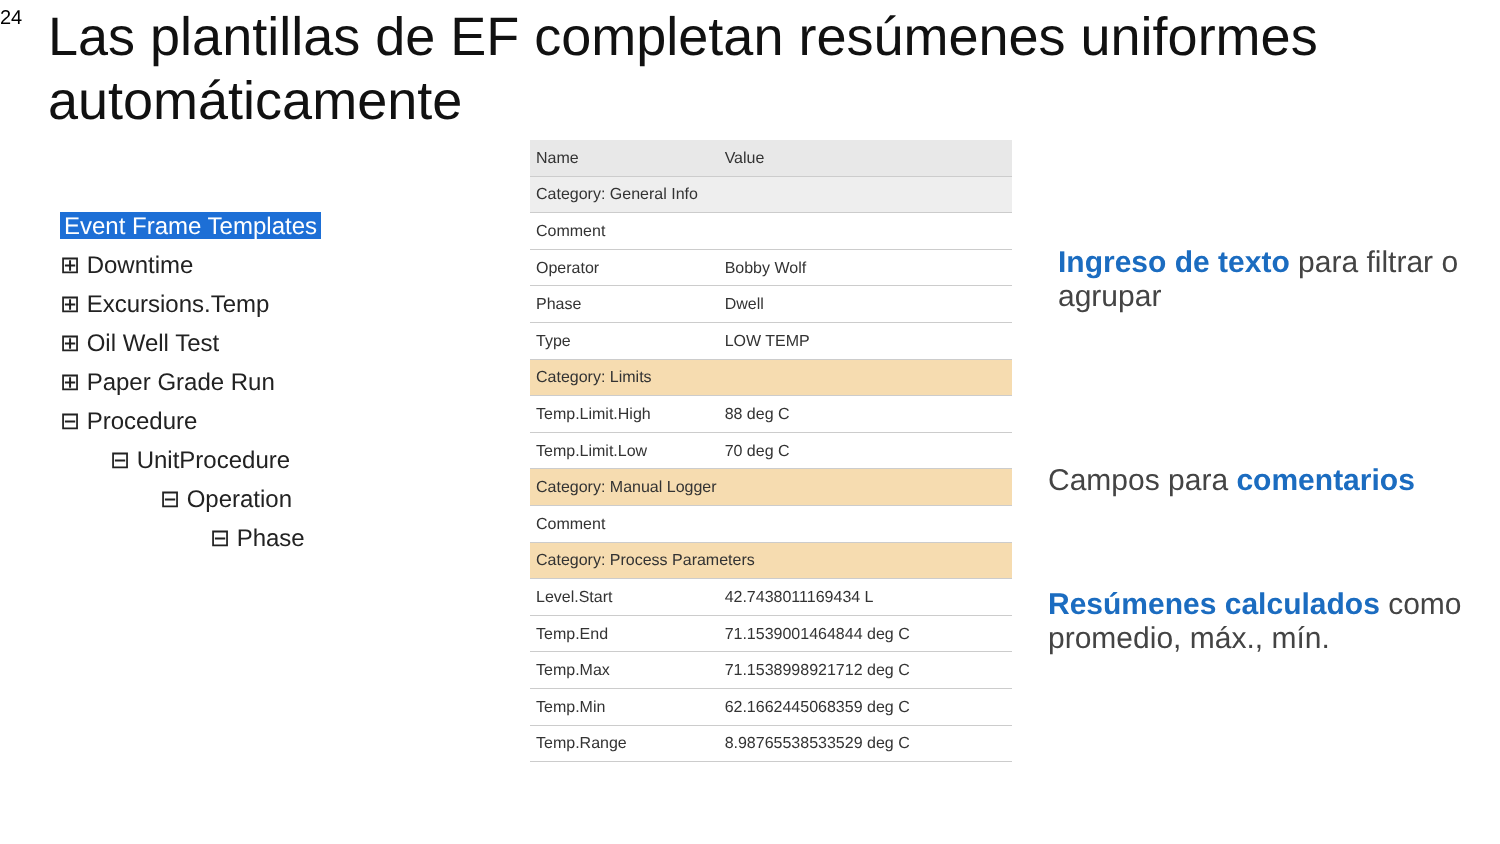24
Las plantillas de EF completan resúmenes uniformes automáticamente
Event Frame Templates
⊞ Downtime
⊞ Excursions.Temp
⊞ Oil Well Test
⊞ Paper Grade Run
⊟ Procedure
⊟ UnitProcedure
⊟ Operation
⊟ Phase
| Name | Value |
| --- | --- |
| Category: General Info | |
| Comment | |
| Operator | Bobby Wolf |
| Phase | Dwell |
| Type | LOW TEMP |
| Category: Limits | |
| Temp.Limit.High | 88 deg C |
| Temp.Limit.Low | 70 deg C |
| Category: Manual Logger | |
| Comment | |
| Category: Process Parameters | |
| Level.Start | 42.7438011169434 L |
| Temp.End | 71.1539001464844 deg C |
| Temp.Max | 71.1538998921712 deg C |
| Temp.Min | 62.1662445068359 deg C |
| Temp.Range | 8.98765538533529 deg C |
Ingreso de texto para filtrar o agrupar
Campos para comentarios
Resúmenes calculados como promedio, máx., mín.